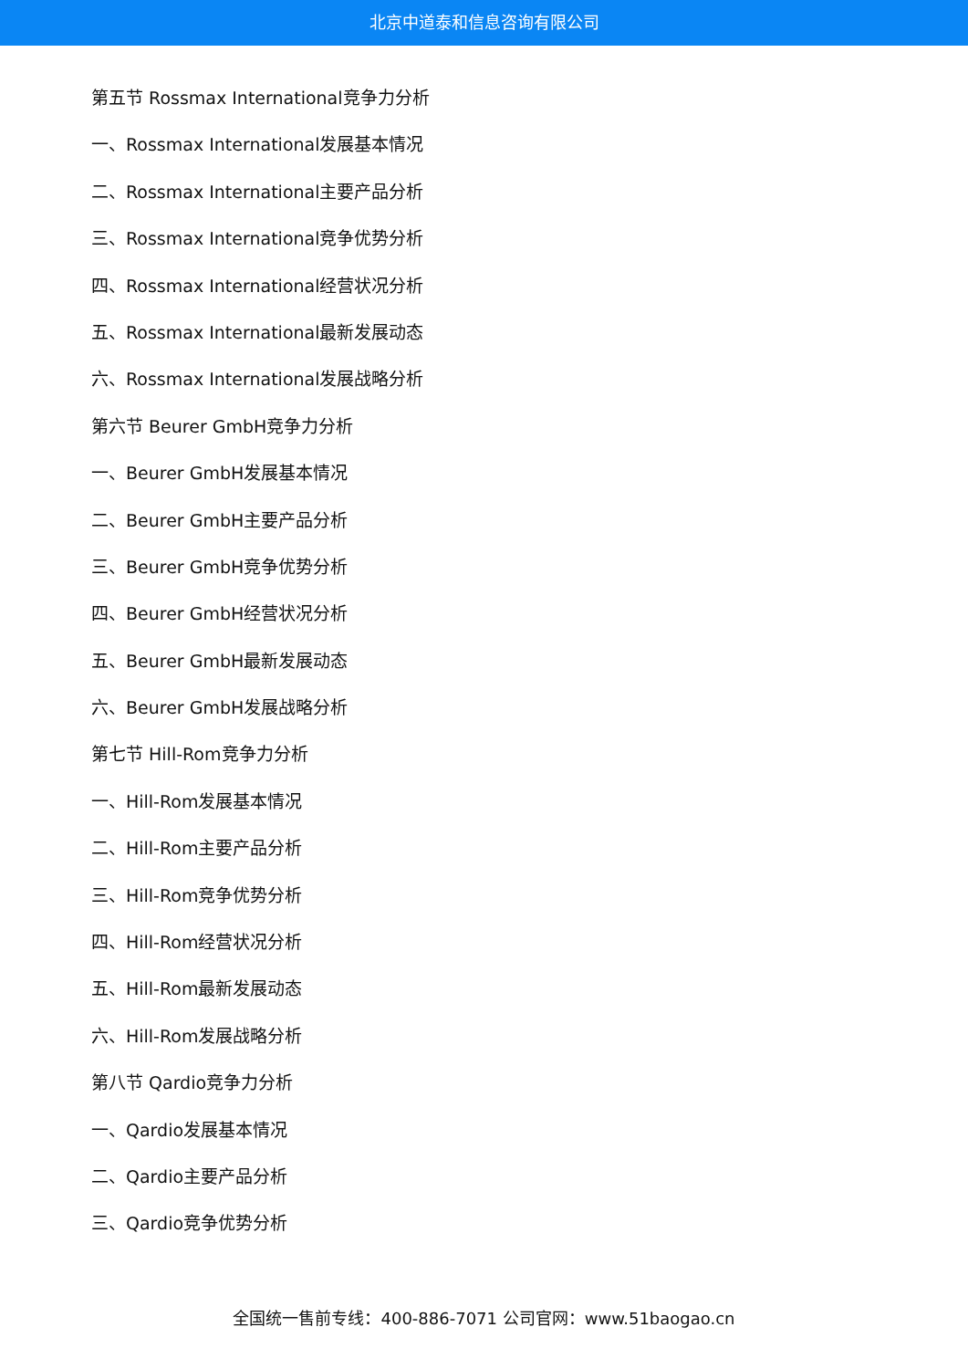北京中道泰和信息咨询有限公司
第五节 Rossmax International竞争力分析
一、Rossmax International发展基本情况
二、Rossmax International主要产品分析
三、Rossmax International竞争优势分析
四、Rossmax International经营状况分析
五、Rossmax International最新发展动态
六、Rossmax International发展战略分析
第六节 Beurer GmbH竞争力分析
一、Beurer GmbH发展基本情况
二、Beurer GmbH主要产品分析
三、Beurer GmbH竞争优势分析
四、Beurer GmbH经营状况分析
五、Beurer GmbH最新发展动态
六、Beurer GmbH发展战略分析
第七节 Hill-Rom竞争力分析
一、Hill-Rom发展基本情况
二、Hill-Rom主要产品分析
三、Hill-Rom竞争优势分析
四、Hill-Rom经营状况分析
五、Hill-Rom最新发展动态
六、Hill-Rom发展战略分析
第八节 Qardio竞争力分析
一、Qardio发展基本情况
二、Qardio主要产品分析
三、Qardio竞争优势分析
全国统一售前专线：400-886-7071 公司官网：www.51baogao.cn